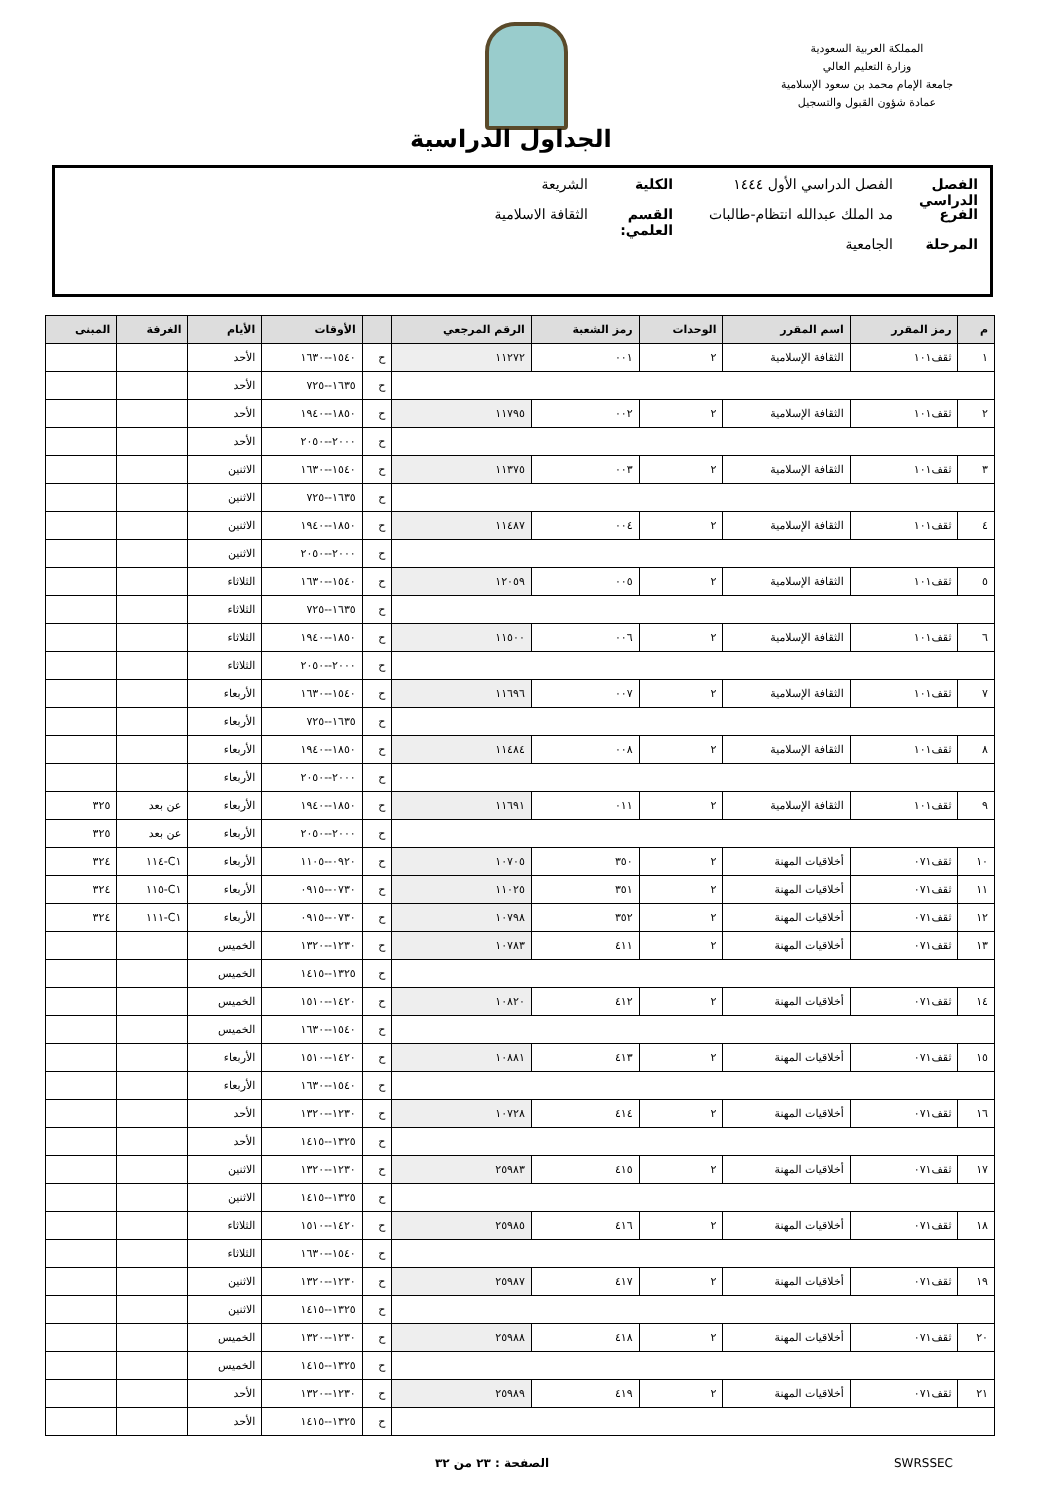المملكة العربية السعودية
وزارة التعليم العالي
جامعة الإمام محمد بن سعود الإسلامية
عمادة شؤون القبول والتسجيل
الجداول الدراسية
الفصل الدراسي الفصل الدراسي الأول ١٤٤٤ الكلية الشريعة
الفرع مد الملك عبدالله انتظام-طالبات القسم العلمي: الثقافة الاسلامية
المرحلة الجامعية
| م | رمز المقرر | اسم المقرر | الوحدات | رمز الشعبة | الرقم المرجعي | | الأوقات | الأيام | الغرفة | المبنى |
| --- | --- | --- | --- | --- | --- | --- | --- | --- | --- | --- |
| ١ | ثقف١٠١ | الثقافة الإسلامية | ٢ | ٠٠١ | ١١٢٧٢ | ح | ١٥٤٠--١٦٣٠ | الأحد | | |
| | | | | | | ح | ١٦٣٥--٧٢٥ | الأحد | | |
| ٢ | ثقف١٠١ | الثقافة الإسلامية | ٢ | ٠٠٢ | ١١٧٩٥ | ح | ١٨٥٠--١٩٤٠ | الأحد | | |
| | | | | | | ح | ٢٠٠٠--٢٠٥٠ | الأحد | | |
| ٣ | ثقف١٠١ | الثقافة الإسلامية | ٢ | ٠٠٣ | ١١٣٧٥ | ح | ١٥٤٠--١٦٣٠ | الاثنين | | |
| | | | | | | ح | ١٦٣٥--٧٢٥ | الاثنين | | |
| ٤ | ثقف١٠١ | الثقافة الإسلامية | ٢ | ٠٠٤ | ١١٤٨٧ | ح | ١٨٥٠--١٩٤٠ | الاثنين | | |
| | | | | | | ح | ٢٠٠٠--٢٠٥٠ | الاثنين | | |
| ٥ | ثقف١٠١ | الثقافة الإسلامية | ٢ | ٠٠٥ | ١٢٠٥٩ | ح | ١٥٤٠--١٦٣٠ | الثلاثاء | | |
| | | | | | | ح | ١٦٣٥--٧٢٥ | الثلاثاء | | |
| ٦ | ثقف١٠١ | الثقافة الإسلامية | ٢ | ٠٠٦ | ١١٥٠٠ | ح | ١٨٥٠--١٩٤٠ | الثلاثاء | | |
| | | | | | | ح | ٢٠٠٠--٢٠٥٠ | الثلاثاء | | |
| ٧ | ثقف١٠١ | الثقافة الإسلامية | ٢ | ٠٠٧ | ١١٦٩٦ | ح | ١٥٤٠--١٦٣٠ | الأربعاء | | |
| | | | | | | ح | ١٦٣٥--٧٢٥ | الأربعاء | | |
| ٨ | ثقف١٠١ | الثقافة الإسلامية | ٢ | ٠٠٨ | ١١٤٨٤ | ح | ١٨٥٠--١٩٤٠ | الأربعاء | | |
| | | | | | | ح | ٢٠٠٠--٢٠٥٠ | الأربعاء | | |
| ٩ | ثقف١٠١ | الثقافة الإسلامية | ٢ | ٠١١ | ١١٦٩١ | ح | ١٨٥٠--١٩٤٠ | الأربعاء | عن بعد | ٣٢٥ |
| | | | | | | ح | ٢٠٠٠--٢٠٥٠ | الأربعاء | عن بعد | ٣٢٥ |
| ١٠ | ثقف٠٧١ | أخلاقيات المهنة | ٢ | ٣٥٠ | ١٠٧٠٥ | ح | ٠٩٢٠--١١٠٥ | الأربعاء | C١-١١٤ | ٣٢٤ |
| ١١ | ثقف٠٧١ | أخلاقيات المهنة | ٢ | ٣٥١ | ١١٠٢٥ | ح | ٠٧٣٠--٠٩١٥ | الأربعاء | C١-١١٥ | ٣٢٤ |
| ١٢ | ثقف٠٧١ | أخلاقيات المهنة | ٢ | ٣٥٢ | ١٠٧٩٨ | ح | ٠٧٣٠--٠٩١٥ | الأربعاء | C١-١١١ | ٣٢٤ |
| ١٣ | ثقف٠٧١ | أخلاقيات المهنة | ٢ | ٤١١ | ١٠٧٨٣ | ح | ١٢٣٠--١٣٢٠ | الخميس | | |
| | | | | | | ح | ١٣٢٥--١٤١٥ | الخميس | | |
| ١٤ | ثقف٠٧١ | أخلاقيات المهنة | ٢ | ٤١٢ | ١٠٨٢٠ | ح | ١٤٢٠--١٥١٠ | الخميس | | |
| | | | | | | ح | ١٥٤٠--١٦٣٠ | الخميس | | |
| ١٥ | ثقف٠٧١ | أخلاقيات المهنة | ٢ | ٤١٣ | ١٠٨٨١ | ح | ١٤٢٠--١٥١٠ | الأربعاء | | |
| | | | | | | ح | ١٥٤٠--١٦٣٠ | الأربعاء | | |
| ١٦ | ثقف٠٧١ | أخلاقيات المهنة | ٢ | ٤١٤ | ١٠٧٢٨ | ح | ١٢٣٠--١٣٢٠ | الأحد | | |
| | | | | | | ح | ١٣٢٥--١٤١٥ | الأحد | | |
| ١٧ | ثقف٠٧١ | أخلاقيات المهنة | ٢ | ٤١٥ | ٢٥٩٨٣ | ح | ١٢٣٠--١٣٢٠ | الاثنين | | |
| | | | | | | ح | ١٣٢٥--١٤١٥ | الاثنين | | |
| ١٨ | ثقف٠٧١ | أخلاقيات المهنة | ٢ | ٤١٦ | ٢٥٩٨٥ | ح | ١٤٢٠--١٥١٠ | الثلاثاء | | |
| | | | | | | ح | ١٥٤٠--١٦٣٠ | الثلاثاء | | |
| ١٩ | ثقف٠٧١ | أخلاقيات المهنة | ٢ | ٤١٧ | ٢٥٩٨٧ | ح | ١٢٣٠--١٣٢٠ | الاثنين | | |
| | | | | | | ح | ١٣٢٥--١٤١٥ | الاثنين | | |
| ٢٠ | ثقف٠٧١ | أخلاقيات المهنة | ٢ | ٤١٨ | ٢٥٩٨٨ | ح | ١٢٣٠--١٣٢٠ | الخميس | | |
| | | | | | | ح | ١٣٢٥--١٤١٥ | الخميس | | |
| ٢١ | ثقف٠٧١ | أخلاقيات المهنة | ٢ | ٤١٩ | ٢٥٩٨٩ | ح | ١٢٣٠--١٣٢٠ | الأحد | | |
| | | | | | | ح | ١٣٢٥--١٤١٥ | الأحد | | |
SWRSSEC الصفحة : ٢٣ من ٣٢